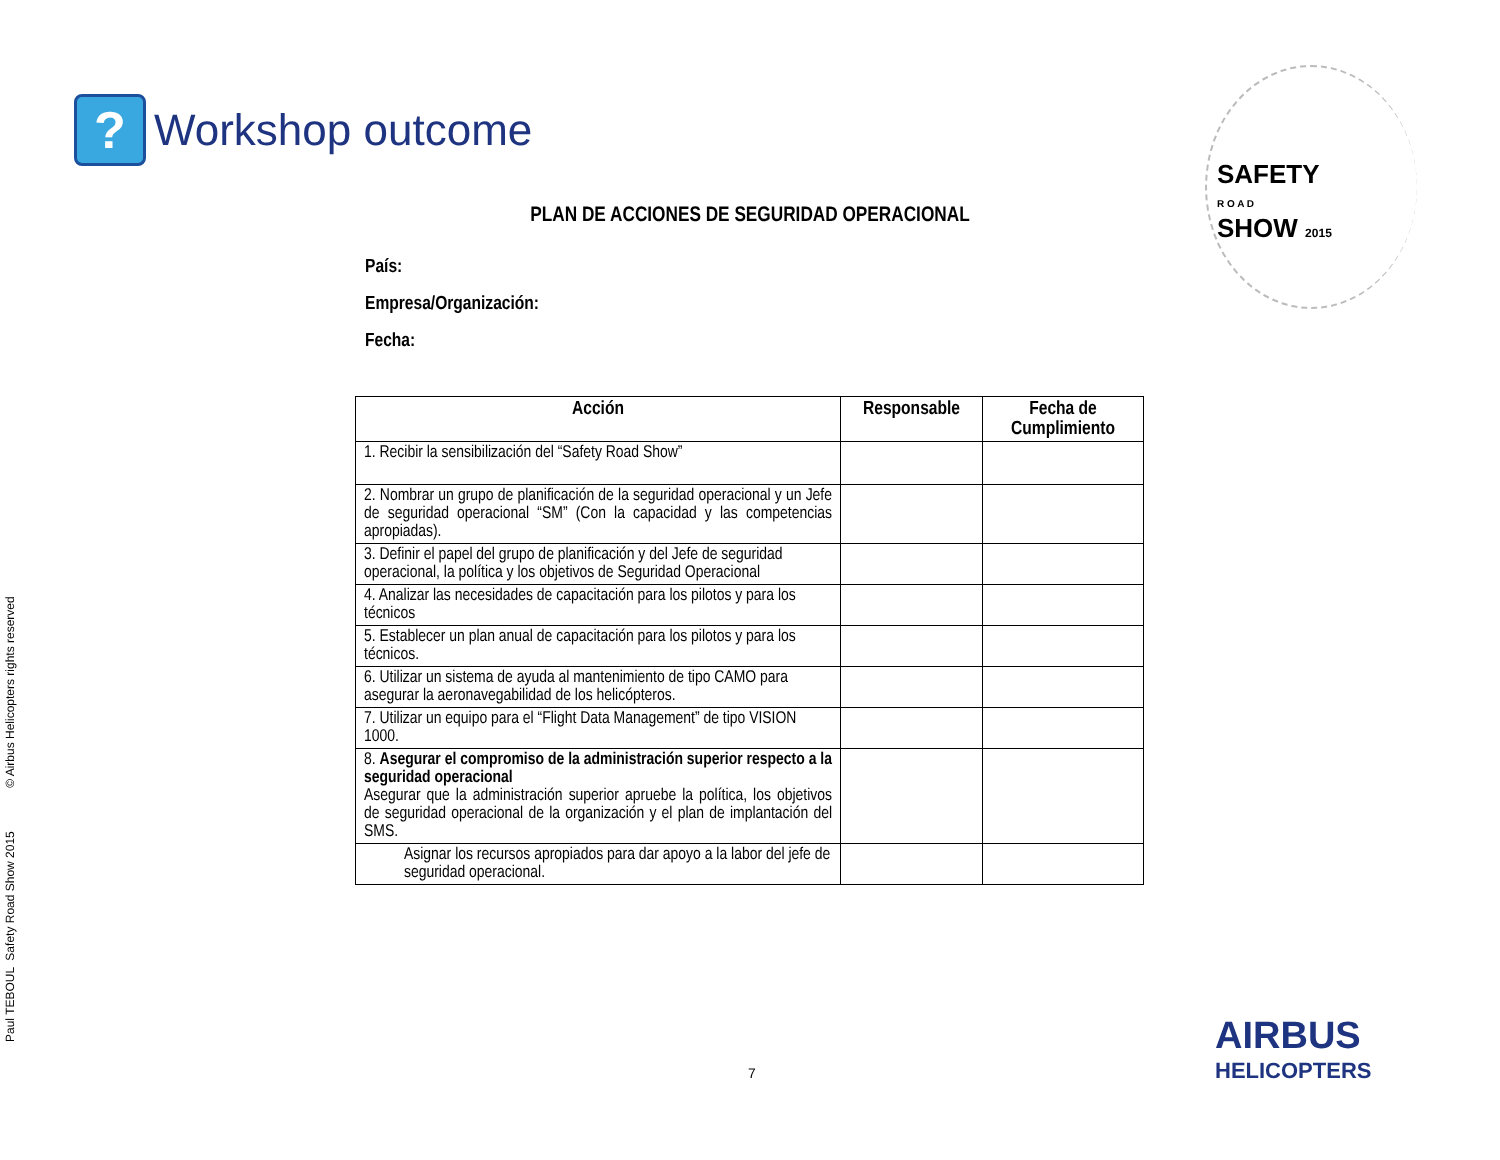Paul TEBOUL Safety Road Show 2015 © Airbus Helicopters rights reserved
?
Workshop outcome
SAFETY
R O A D
SHOW 2015
PLAN DE ACCIONES DE SEGURIDAD OPERACIONAL
País:
Empresa/Organización:
Fecha:
| Acción | Responsable | Fecha de Cumplimiento |
| --- | --- | --- |
| 1. Recibir la sensibilización del “Safety Road Show” | | |
| 2. Nombrar un grupo de planificación de la seguridad operacional y un Jefe de seguridad operacional “SM” (Con la capacidad y las competencias apropiadas). | | |
| 3. Definir el papel del grupo de planificación y del Jefe de seguridad operacional, la política y los objetivos de Seguridad Operacional | | |
| 4. Analizar las necesidades de capacitación para los pilotos y para los técnicos | | |
| 5. Establecer un plan anual de capacitación para los pilotos y para los técnicos. | | |
| 6. Utilizar un sistema de ayuda al mantenimiento de tipo CAMO para asegurar la aeronavegabilidad de los helicópteros. | | |
| 7. Utilizar un equipo para el “Flight Data Management” de tipo VISION 1000. | | |
| 8. Asegurar el compromiso de la administración superior respecto a la seguridad operacional Asegurar que la administración superior apruebe la política, los objetivos de seguridad operacional de la organización y el plan de implantación del SMS. | | |
| Asignar los recursos apropiados para dar apoyo a la labor del jefe de seguridad operacional. | | |
AIRBUS
HELICOPTERS
7